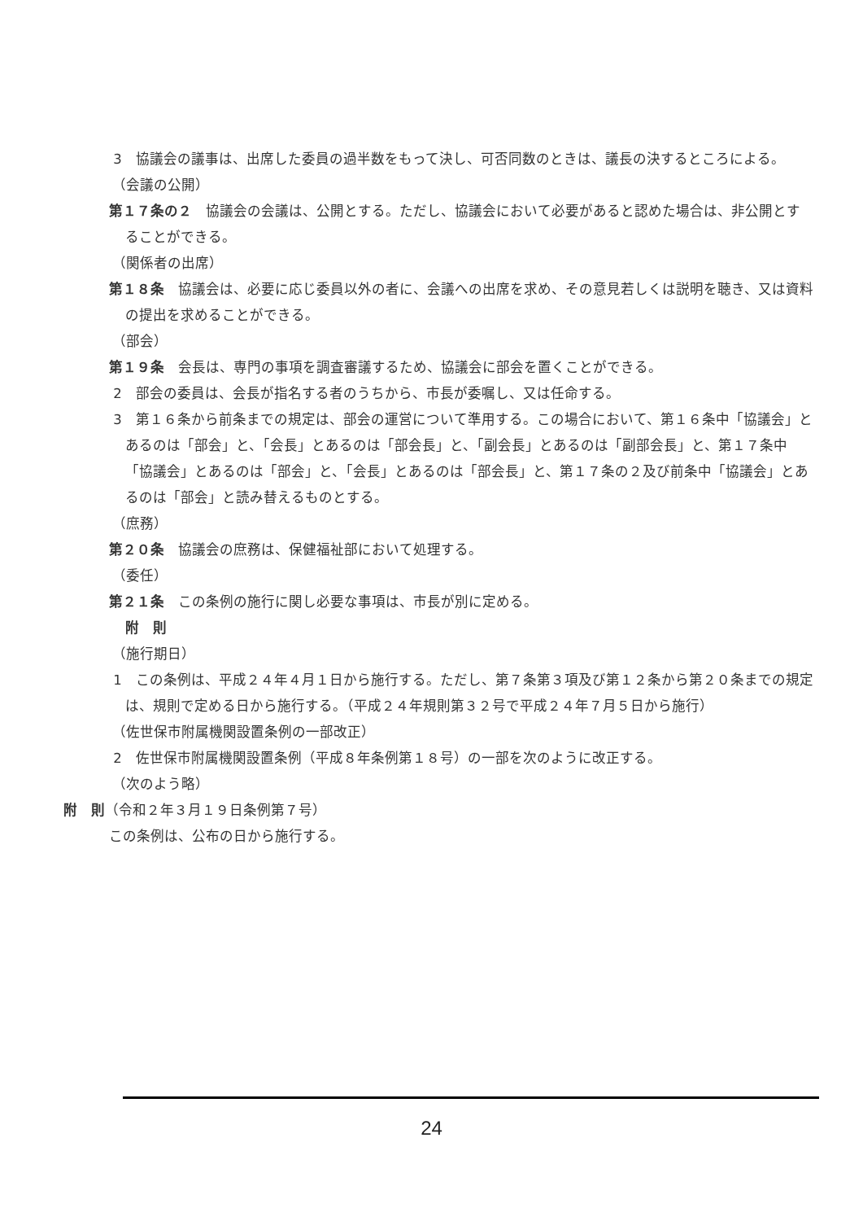3　協議会の議事は、出席した委員の過半数をもって決し、可否同数のときは、議長の決するところによる。
（会議の公開）
第１７条の２　協議会の会議は、公開とする。ただし、協議会において必要があると認めた場合は、非公開とすることができる。
（関係者の出席）
第１８条　協議会は、必要に応じ委員以外の者に、会議への出席を求め、その意見若しくは説明を聴き、又は資料の提出を求めることができる。
（部会）
第１９条　会長は、専門の事項を調査審議するため、協議会に部会を置くことができる。
2　部会の委員は、会長が指名する者のうちから、市長が委嘱し、又は任命する。
3　第１６条から前条までの規定は、部会の運営について準用する。この場合において、第１６条中「協議会」とあるのは「部会」と、「会長」とあるのは「部会長」と、「副会長」とあるのは「副部会長」と、第１７条中「協議会」とあるのは「部会」と、「会長」とあるのは「部会長」と、第１７条の２及び前条中「協議会」とあるのは「部会」と読み替えるものとする。
（庶務）
第２０条　協議会の庶務は、保健福祉部において処理する。
（委任）
第２１条　この条例の施行に関し必要な事項は、市長が別に定める。
附　則
（施行期日）
1　この条例は、平成２４年４月１日から施行する。ただし、第７条第３項及び第１２条から第２０条までの規定は、規則で定める日から施行する。（平成２４年規則第３２号で平成２４年７月５日から施行）
（佐世保市附属機関設置条例の一部改正）
2　佐世保市附属機関設置条例（平成８年条例第１８号）の一部を次のように改正する。
（次のよう略）
附　則（令和２年３月１９日条例第７号）
この条例は、公布の日から施行する。
24